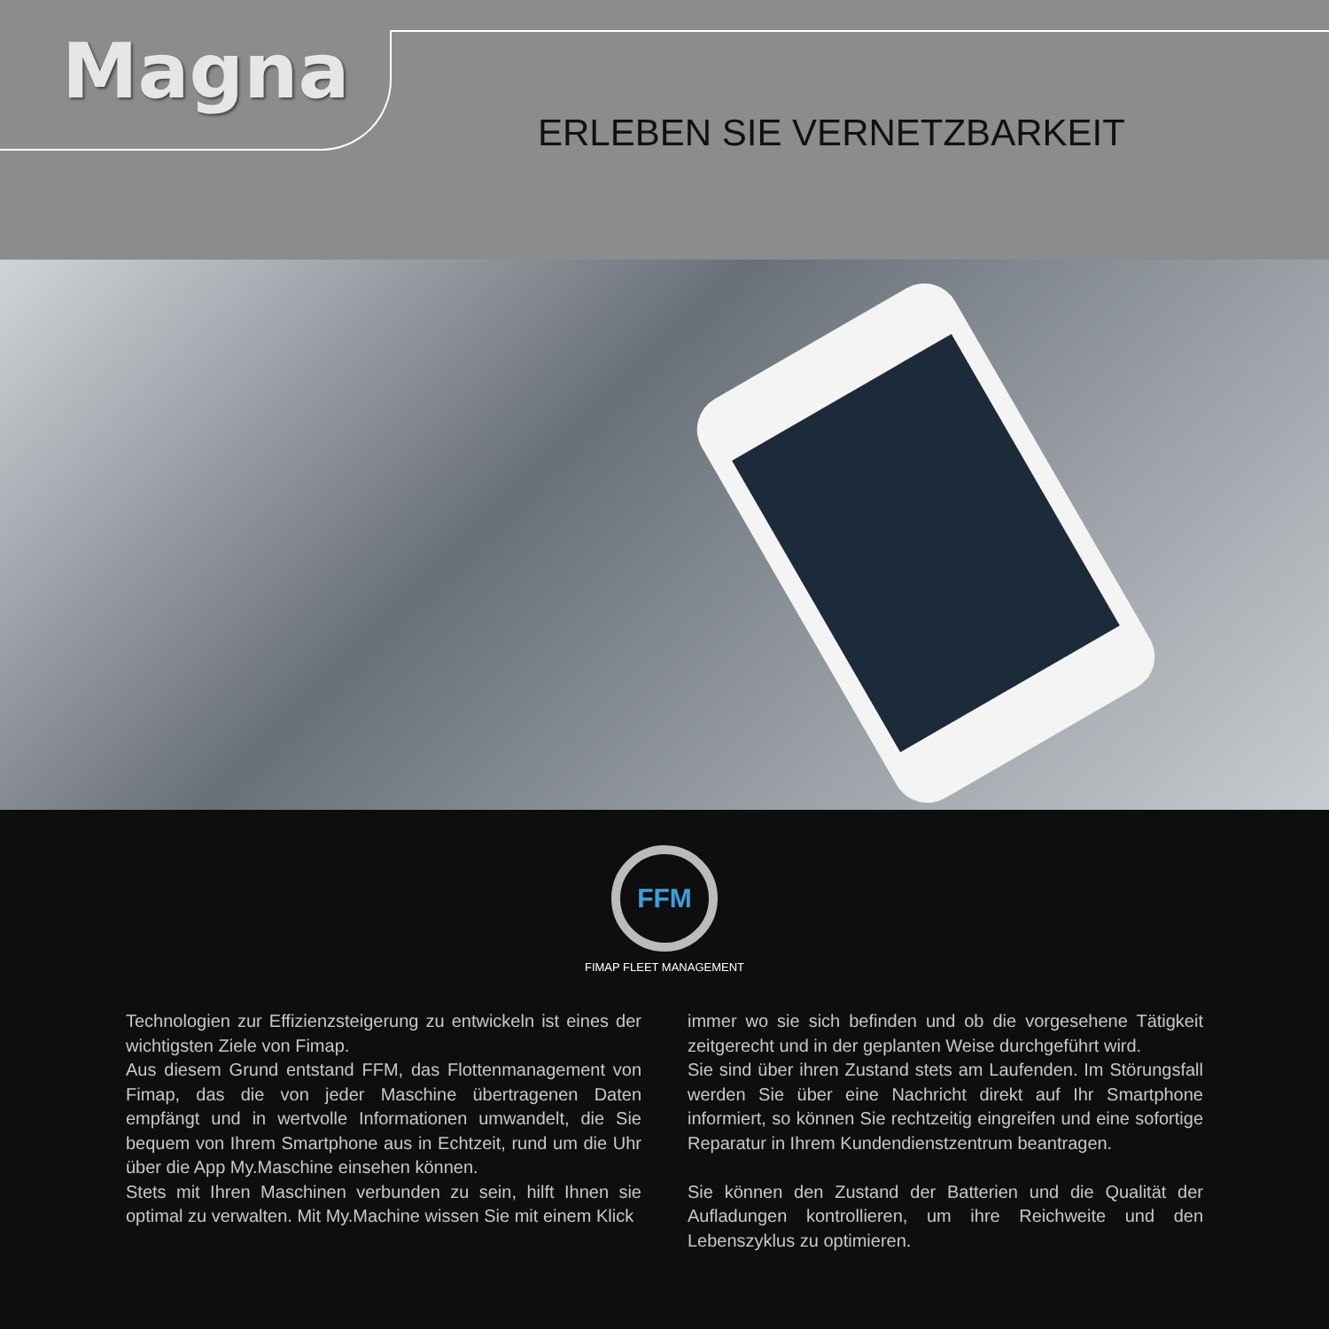Magna
ERLEBEN SIE VERNETZBARKEIT
FFM
FIMAP FLEET MANAGEMENT
Technologien zur Effizienzsteigerung zu entwickeln ist eines der wichtigsten Ziele von Fimap.
Aus diesem Grund entstand FFM, das Flottenmanagement von Fimap, das die von jeder Maschine übertragenen Daten empfängt und in wertvolle Informationen umwandelt, die Sie bequem von Ihrem Smartphone aus in Echtzeit, rund um die Uhr über die App My.Maschine einsehen können.
Stets mit Ihren Maschinen verbunden zu sein, hilft Ihnen sie optimal zu verwalten. Mit My.Machine wissen Sie mit einem Klick
immer wo sie sich befinden und ob die vorgesehene Tätigkeit zeitgerecht und in der geplanten Weise durchgeführt wird.
Sie sind über ihren Zustand stets am Laufenden. Im Störungsfall werden Sie über eine Nachricht direkt auf Ihr Smartphone informiert, so können Sie rechtzeitig eingreifen und eine sofortige Reparatur in Ihrem Kundendienstzentrum beantragen.
Sie können den Zustand der Batterien und die Qualität der Aufladungen kontrollieren, um ihre Reichweite und den Lebenszyklus zu optimieren.